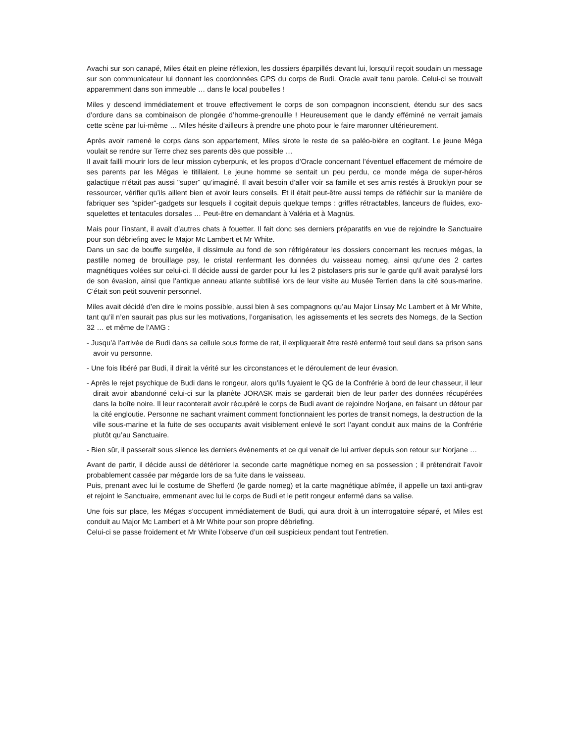Avachi sur son canapé, Miles était en pleine réflexion, les dossiers éparpillés devant lui, lorsqu’il reçoit soudain un message sur son communicateur lui donnant les coordonnées GPS du corps de Budi. Oracle avait tenu parole. Celui-ci se trouvait apparemment dans son immeuble … dans le local poubelles !
Miles y descend immédiatement et trouve effectivement le corps de son compagnon inconscient, étendu sur des sacs d’ordure dans sa combinaison de plongée d’homme-grenouille ! Heureusement que le dandy efféminé ne verrait jamais cette scène par lui-même … Miles hésite d’ailleurs à prendre une photo pour le faire maronner ultérieurement.
Après avoir ramené le corps dans son appartement, Miles sirote le reste de sa paléo-bière en cogitant. Le jeune Méga voulait se rendre sur Terre chez ses parents dès que possible …
Il avait failli mourir lors de leur mission cyberpunk, et les propos d’Oracle concernant l’éventuel effacement de mémoire de ses parents par les Mégas le titillaient. Le jeune homme se sentait un peu perdu, ce monde méga de super-héros galactique n’était pas aussi "super" qu’imaginé. Il avait besoin d’aller voir sa famille et ses amis restés à Brooklyn pour se ressourcer, vérifier qu’ils aillent bien et avoir leurs conseils. Et il était peut-être aussi temps de réfléchir sur la manière de fabriquer ses "spider"-gadgets sur lesquels il cogitait depuis quelque temps : griffes rétractables, lanceurs de fluides, exo-squelettes et tentacules dorsales … Peut-être en demandant à Valéria et à Magnüs.
Mais pour l’instant, il avait d’autres chats à fouetter. Il fait donc ses derniers préparatifs en vue de rejoindre le Sanctuaire pour son débriefing avec le Major Mc Lambert et Mr White.
Dans un sac de bouffe surgelée, il dissimule au fond de son réfrigérateur les dossiers concernant les recrues mégas, la pastille nomeg de brouillage psy, le cristal renfermant les données du vaisseau nomeg, ainsi qu’une des 2 cartes magnétiques volées sur celui-ci. Il décide aussi de garder pour lui les 2 pistolasers pris sur le garde qu’il avait paralysé lors de son évasion, ainsi que l’antique anneau atlante subtilisé lors de leur visite au Musée Terrien dans la cité sous-marine. C’était son petit souvenir personnel.
Miles avait décidé d’en dire le moins possible, aussi bien à ses compagnons qu’au Major Linsay Mc Lambert et à Mr White, tant qu’il n’en saurait pas plus sur les motivations, l’organisation, les agissements et les secrets des Nomegs, de la Section 32 … et même de l’AMG :
- Jusqu’à l’arrivée de Budi dans sa cellule sous forme de rat, il expliquerait être resté enfermé tout seul dans sa prison sans avoir vu personne.
- Une fois libéré par Budi, il dirait la vérité sur les circonstances et le déroulement de leur évasion.
- Après le rejet psychique de Budi dans le rongeur, alors qu’ils fuyaient le QG de la Confrérie à bord de leur chasseur, il leur dirait avoir abandonné celui-ci sur la planète JORASK mais se garderait bien de leur parler des données récupérées dans la boîte noire. Il leur raconterait avoir récupéré le corps de Budi avant de rejoindre Norjane, en faisant un détour par la cité engloutie. Personne ne sachant vraiment comment fonctionnaient les portes de transit nomegs, la destruction de la ville sous-marine et la fuite de ses occupants avait visiblement enlevé le sort l’ayant conduit aux mains de la Confrérie plutôt qu’au Sanctuaire.
- Bien sûr, il passerait sous silence les derniers évènements et ce qui venait de lui arriver depuis son retour sur Norjane …
Avant de partir, il décide aussi de détériorer la seconde carte magnétique nomeg en sa possession ; il prétendrait l’avoir probablement cassée par mégarde lors de sa fuite dans le vaisseau.
Puis, prenant avec lui le costume de Shefferd (le garde nomeg) et la carte magnétique abîmée, il appelle un taxi anti-grav et rejoint le Sanctuaire, emmenant avec lui le corps de Budi et le petit rongeur enfermé dans sa valise.
Une fois sur place, les Mégas s’occupent immédiatement de Budi, qui aura droit à un interrogatoire séparé, et Miles est conduit au Major Mc Lambert et à Mr White pour son propre débriefing.
Celui-ci se passe froidement et Mr White l’observe d’un œil suspicieux pendant tout l’entretien.